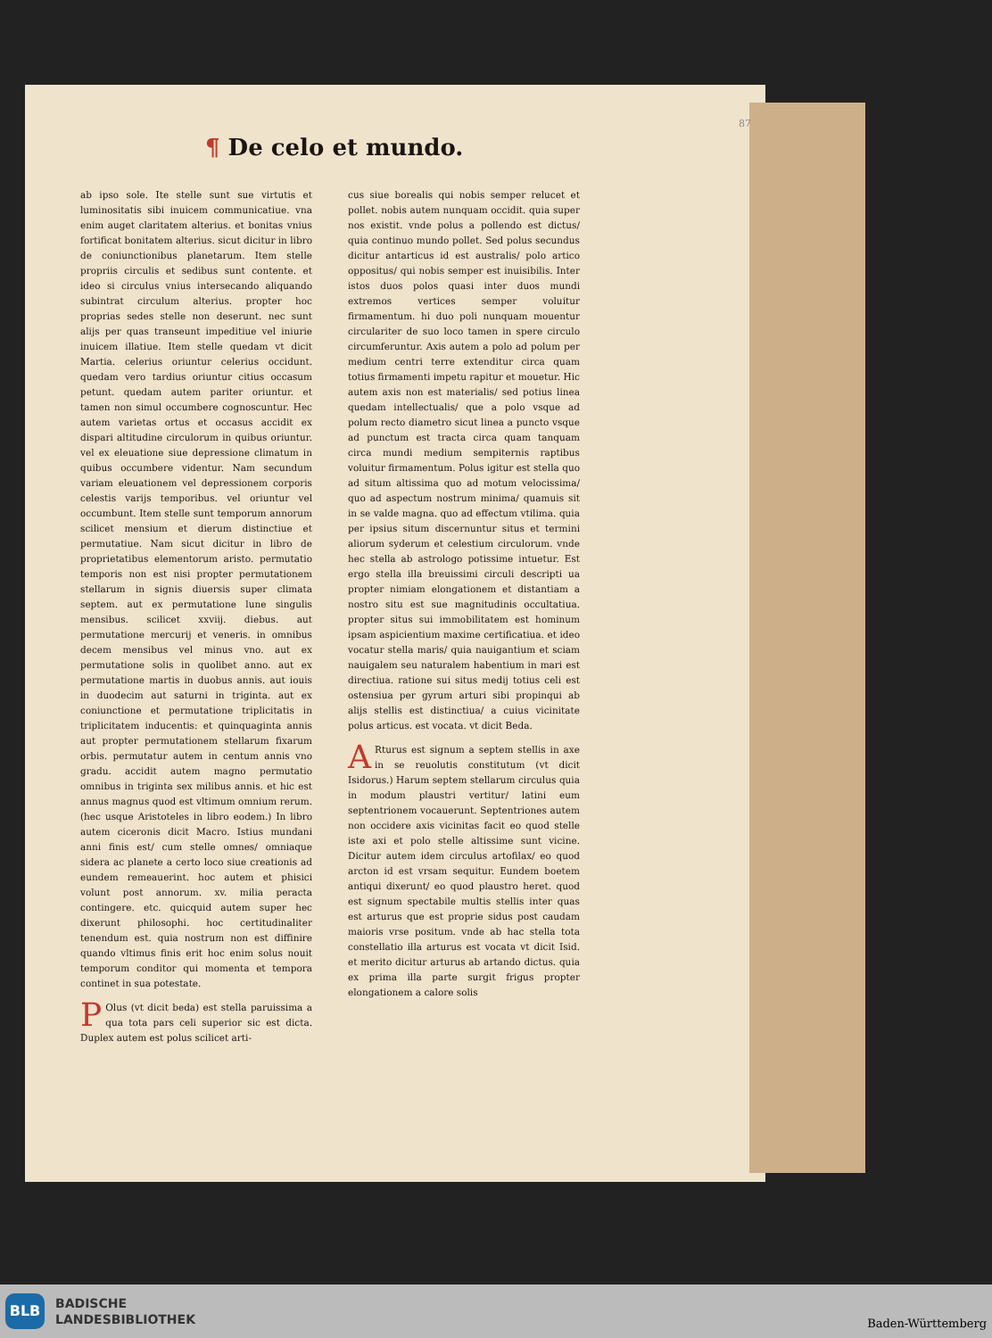87
¶ De celo et mundo.
ab ipso sole. Ite stelle sunt sue virtutis et luminositatis sibi inuicem communicatiue. vna enim auget claritatem alterius. et bonitas vnius fortificat bonitatem alterius. sicut dicitur in libro de coniunctionibus planetarum. Item stelle propriis circulis et sedibus sunt contente. et ideo si circulus vnius intersecando aliquando subintrat circulum alterius. propter hoc proprias sedes stelle non deserunt. nec sunt alijs per quas transeunt impeditiue vel iniurie inuicem illatiue. Item stelle quedam vt dicit Martia. celerius oriuntur celerius occidunt. quedam vero tardius oriuntur citius occasum petunt. quedam autem pariter oriuntur. et tamen non simul occumbere cognoscuntur. Hec autem varietas ortus et occasus accidit ex dispari altitudine circulorum in quibus oriuntur. vel ex eleuatione siue depressione climatum in quibus occumbere videntur. Nam secundum variam eleuationem vel depressionem corporis celestis varijs temporibus. vel oriuntur vel occumbunt. Item stelle sunt temporum annorum scilicet mensium et dierum distinctiue et permutatiue. Nam sicut dicitur in libro de proprietatibus elementorum aristo. permutatio temporis non est nisi propter permutationem stellarum in signis diuersis super climata septem. aut ex permutatione lune singulis mensibus. scilicet xxviij. diebus. aut permutatione mercurij et veneris. in omnibus decem mensibus vel minus vno. aut ex permutatione solis in quolibet anno. aut ex permutatione martis in duobus annis. aut iouis in duodecim aut saturni in triginta. aut ex coniunctione et permutatione triplicitatis in triplicitatem inducentis: et quinquaginta annis aut propter permutationem stellarum fixarum orbis. permutatur autem in centum annis vno gradu. accidit autem magno permutatio omnibus in triginta sex milibus annis. et hic est annus magnus quod est vltimum omnium rerum. (hec usque Aristoteles in libro eodem.) In libro autem ciceronis dicit Macro. Istius mundani anni finis est/ cum stelle omnes/ omniaque sidera ac planete a certo loco siue creationis ad eundem remeauerint. hoc autem et phisici volunt post annorum. xv. milia peracta contingere. etc. quicquid autem super hec dixerunt philosophi. hoc certitudinaliter tenendum est. quia nostrum non est diffinire quando vltimus finis erit hoc enim solus nouit temporum conditor qui momenta et tempora continet in sua potestate.
POlus (vt dicit beda) est stella paruissima a qua tota pars celi superior sic est dicta. Duplex autem est polus scilicet arti-
cus siue borealis qui nobis semper relucet et pollet. nobis autem nunquam occidit. quia super nos existit. vnde polus a pollendo est dictus/ quia continuo mundo pollet. Sed polus secundus dicitur antarticus id est australis/ polo artico oppositus/ qui nobis semper est inuisibilis. Inter istos duos polos quasi inter duos mundi extremos vertices semper voluitur firmamentum. hi duo poli nunquam mouentur circulariter de suo loco tamen in spere circulo circumferuntur. Axis autem a polo ad polum per medium centri terre extenditur circa quam totius firmamenti impetu rapitur et mouetur. Hic autem axis non est materialis/ sed potius linea quedam intellectualis/ que a polo vsque ad polum recto diametro sicut linea a puncto vsque ad punctum est tracta circa quam tanquam circa mundi medium sempiternis raptibus voluitur firmamentum. Polus igitur est stella quo ad situm altissima quo ad motum velocissima/ quo ad aspectum nostrum minima/ quamuis sit in se valde magna. quo ad effectum vtilima. quia per ipsius situm discernuntur situs et termini aliorum syderum et celestium circulorum. vnde hec stella ab astrologo potissime intuetur. Est ergo stella illa breuissimi circuli descripti ua propter nimiam elongationem et distantiam a nostro situ est sue magnitudinis occultatiua. propter situs sui immobilitatem est hominum ipsam aspicientium maxime certificatiua. et ideo vocatur stella maris/ quia nauigantium et sciam nauigalem seu naturalem habentium in mari est directiua. ratione sui situs medij totius celi est ostensiua per gyrum arturi sibi propinqui ab alijs stellis est distinctiua/ a cuius vicinitate polus articus. est vocata. vt dicit Beda.
ARturus est signum a septem stellis in axe in se reuolutis constitutum (vt dicit Isidorus.) Harum septem stellarum circulus quia in modum plaustri vertitur/ latini eum septentrionem vocauerunt. Septentriones autem non occidere axis vicinitas facit eo quod stelle iste axi et polo stelle altissime sunt vicine. Dicitur autem idem circulus artofilax/ eo quod arcton id est vrsam sequitur. Eundem boetem antiqui dixerunt/ eo quod plaustro heret. quod est signum spectabile multis stellis inter quas est arturus que est proprie sidus post caudam maioris vrse positum. vnde ab hac stella tota constellatio illa arturus est vocata vt dicit Isid. et merito dicitur arturus ab artando dictus. quia ex prima illa parte surgit frigus propter elongationem a calore solis
BLB
BADISCHE
LANDESBIBLIOTHEK
Baden-Württemberg